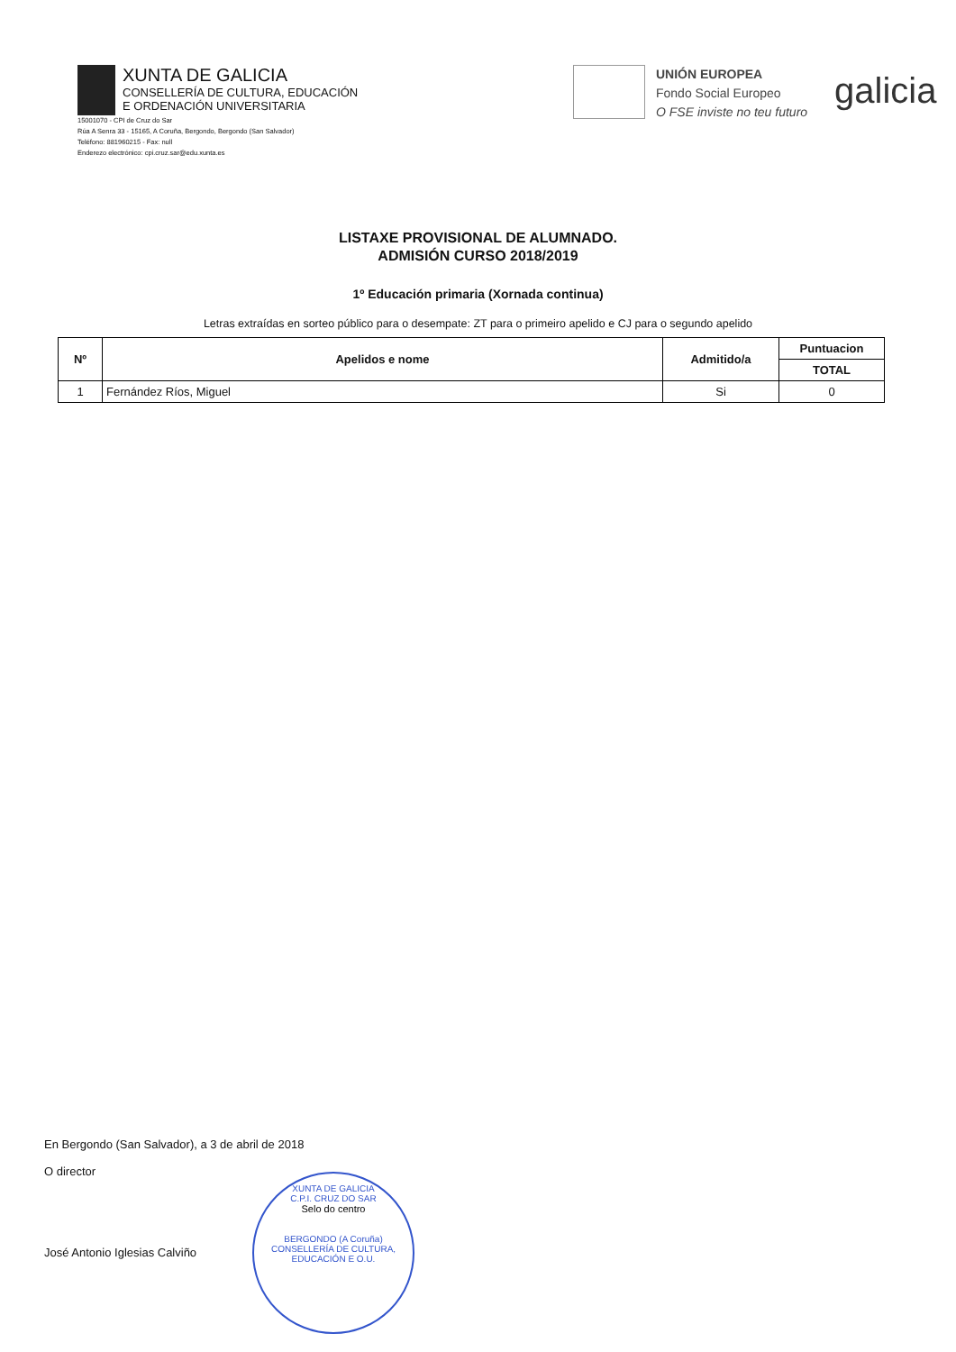XUNTA DE GALICIA
CONSELLERÍA DE CULTURA, EDUCACIÓN
E ORDENACIÓN UNIVERSITARIA
15001070 - CPI de Cruz do Sar
Rúa A Senra 33 - 15165, A Coruña, Bergondo, Bergondo (San Salvador)
Teléfono: 881960215 - Fax: null
Enderezo electrónico: cpi.cruz.sar@edu.xunta.es
UNIÓN EUROPEA
Fondo Social Europeo
O FSE inviste no teu futuro
galicia
LISTAXE PROVISIONAL DE ALUMNADO.
ADMISIÓN CURSO 2018/2019
1º Educación primaria (Xornada continua)
Letras extraídas en sorteo público para o desempate: ZT para o primeiro apelido e CJ para o segundo apelido
| Nº | Apelidos e nome | Admitido/a | Puntuacion |
| --- | --- | --- | --- |
| | | | TOTAL |
| 1 | Fernández Ríos, Miguel | Si | 0 |
En Bergondo (San Salvador), a 3 de abril de 2018
O director
José Antonio Iglesias Calviño
XUNTA DE GALICIA
C.P.I. CRUZ DO SAR
Selo do centro
BERGONDO (A Coruña)
CONSELLERÍA DE CULTURA, EDUCACIÓN E O.U.